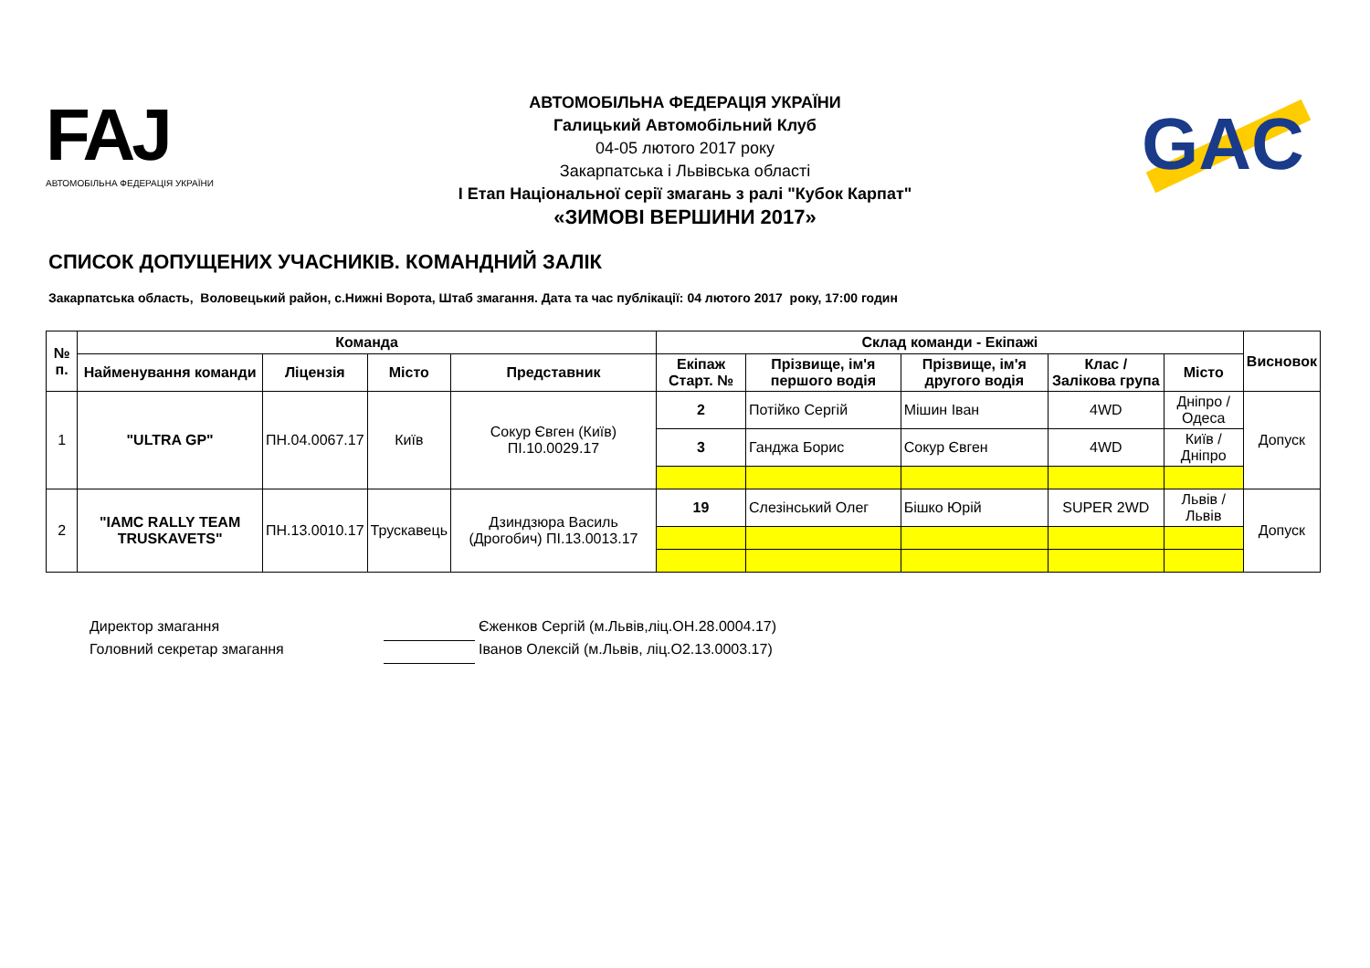FAJ
АВТОМОБІЛЬНА ФЕДЕРАЦІЯ УКРАЇНИ
АВТОМОБІЛЬНА ФЕДЕРАЦІЯ УКРАЇНИ
Галицький Автомобільний Клуб
04-05 лютого 2017 року
Закарпатська і Львівська області
І Етап Національної серії змагань з ралі "Кубок Карпат"
«ЗИМОВІ ВЕРШИНИ 2017»
GAC
СПИСОК ДОПУЩЕНИХ УЧАСНИКІВ. КОМАНДНИЙ ЗАЛІК
Закарпатська область, Воловецький район, с.Нижні Ворота, Штаб змагання. Дата та час публікації: 04 лютого 2017 року, 17:00 годин
| № п. | Команда | | | | Склад команди - Екіпажі | | | | | Висновок |
| --- | --- | --- | --- | --- | --- | --- | --- | --- | --- | --- |
| | Найменування команди | Ліцензія | Місто | Представник | Екіпаж Старт. № | Прізвище, ім'я першого водія | Прізвище, ім'я другого водія | Клас / Залікова група | Місто | |
| 1 | "ULTRA GP" | ПН.04.0067.17 | Київ | Сокур Євген (Київ) ПІ.10.0029.17 | 2 | Потійко Сергій | Мішин Іван | 4WD | Дніпро / Одеса | Допуск |
| | | | | | 3 | Ганджа Борис | Сокур Євген | 4WD | Київ / Дніпро | |
| 2 | "IAMC RALLY TEAM TRUSKAVETS" | ПН.13.0010.17 | Трускавець | Дзиндзюра Василь (Дрогобич) ПІ.13.0013.17 | 19 | Слезінський Олег | Бішко Юрій | SUPER 2WD | Львів / Львів | Допуск |
Директор змагання Єженков Сергій (м.Львів,ліц.ОН.28.0004.17)
Головний секретар змагання Іванов Олексій (м.Львів, ліц.О2.13.0003.17)